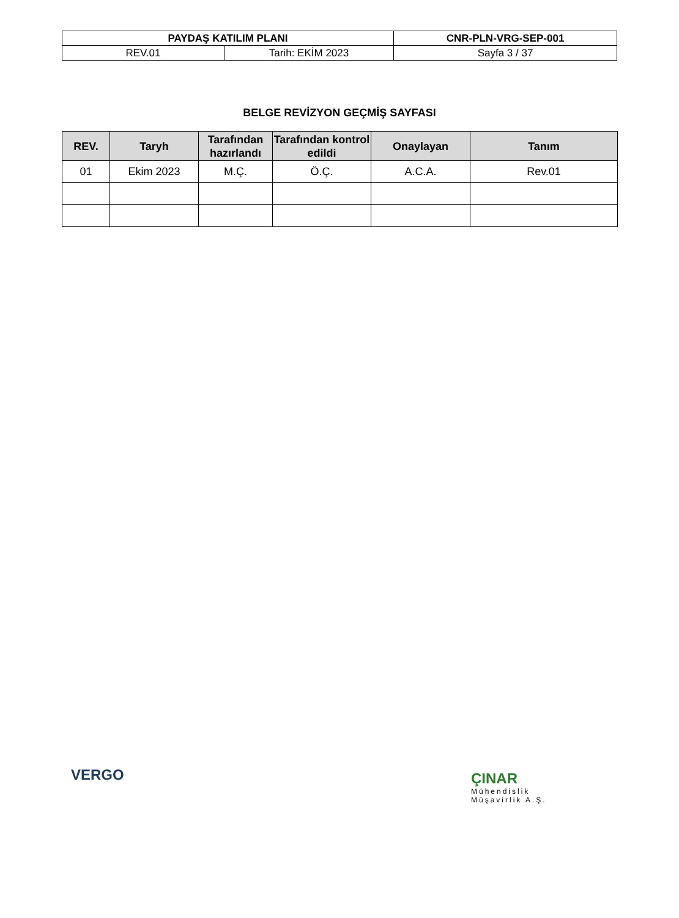| PAYDAŞ KATILIM PLANI | | CNR-PLN-VRG-SEP-001 |
| REV.01 | Tarih: EKİM 2023 | Sayfa 3 / 37 |
BELGE REVİZYON GEÇMİŞ SAYFASI
| REV. | Taryh | Tarafından hazırlandı | Tarafından kontrol edildi | Onaylayan | Tanım |
| --- | --- | --- | --- | --- | --- |
| 01 | Ekim 2023 | M.Ç. | Ö.Ç. | A.C.A. | Rev.01 |
VERGO
ÇINAR
Mühendislik
Müşavirlik A.Ş.